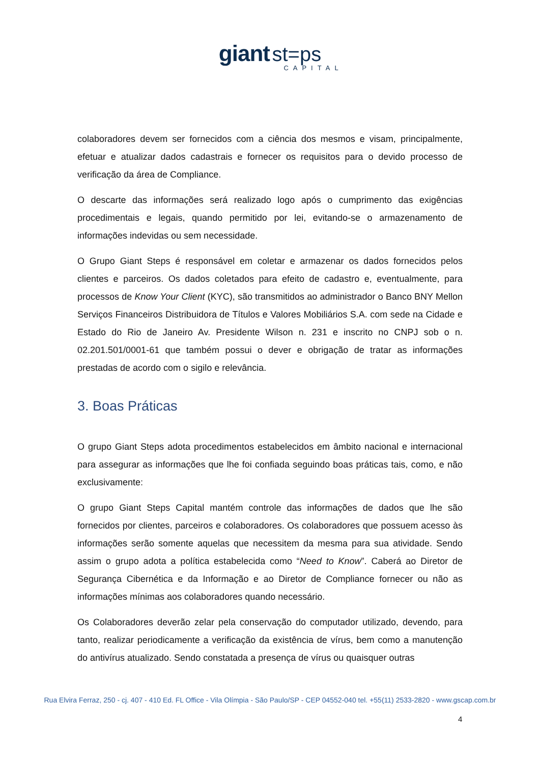giant st=ps
CAPITAL
colaboradores devem ser fornecidos com a ciência dos mesmos e visam, principalmente, efetuar e atualizar dados cadastrais e fornecer os requisitos para o devido processo de verificação da área de Compliance.
O descarte das informações será realizado logo após o cumprimento das exigências procedimentais e legais, quando permitido por lei, evitando-se o armazenamento de informações indevidas ou sem necessidade.
O Grupo Giant Steps é responsável em coletar e armazenar os dados fornecidos pelos clientes e parceiros. Os dados coletados para efeito de cadastro e, eventualmente, para processos de Know Your Client (KYC), são transmitidos ao administrador o Banco BNY Mellon Serviços Financeiros Distribuidora de Títulos e Valores Mobiliários S.A. com sede na Cidade e Estado do Rio de Janeiro Av. Presidente Wilson n. 231 e inscrito no CNPJ sob o n. 02.201.501/0001-61 que também possui o dever e obrigação de tratar as informações prestadas de acordo com o sigilo e relevância.
3. Boas Práticas
O grupo Giant Steps adota procedimentos estabelecidos em âmbito nacional e internacional para assegurar as informações que lhe foi confiada seguindo boas práticas tais, como, e não exclusivamente:
O grupo Giant Steps Capital mantém controle das informações de dados que lhe são fornecidos por clientes, parceiros e colaboradores. Os colaboradores que possuem acesso às informações serão somente aquelas que necessitem da mesma para sua atividade. Sendo assim o grupo adota a política estabelecida como “Need to Know”. Caberá ao Diretor de Segurança Cibernética e da Informação e ao Diretor de Compliance fornecer ou não as informações mínimas aos colaboradores quando necessário.
Os Colaboradores deverão zelar pela conservação do computador utilizado, devendo, para tanto, realizar periodicamente a verificação da existência de vírus, bem como a manutenção do antivírus atualizado. Sendo constatada a presença de vírus ou quaisquer outras
Rua Elvira Ferraz, 250 - cj. 407 - 410 Ed. FL Office - Vila Olímpia - São Paulo/SP - CEP 04552-040 tel. +55(11) 2533-2820 - www.gscap.com.br
4